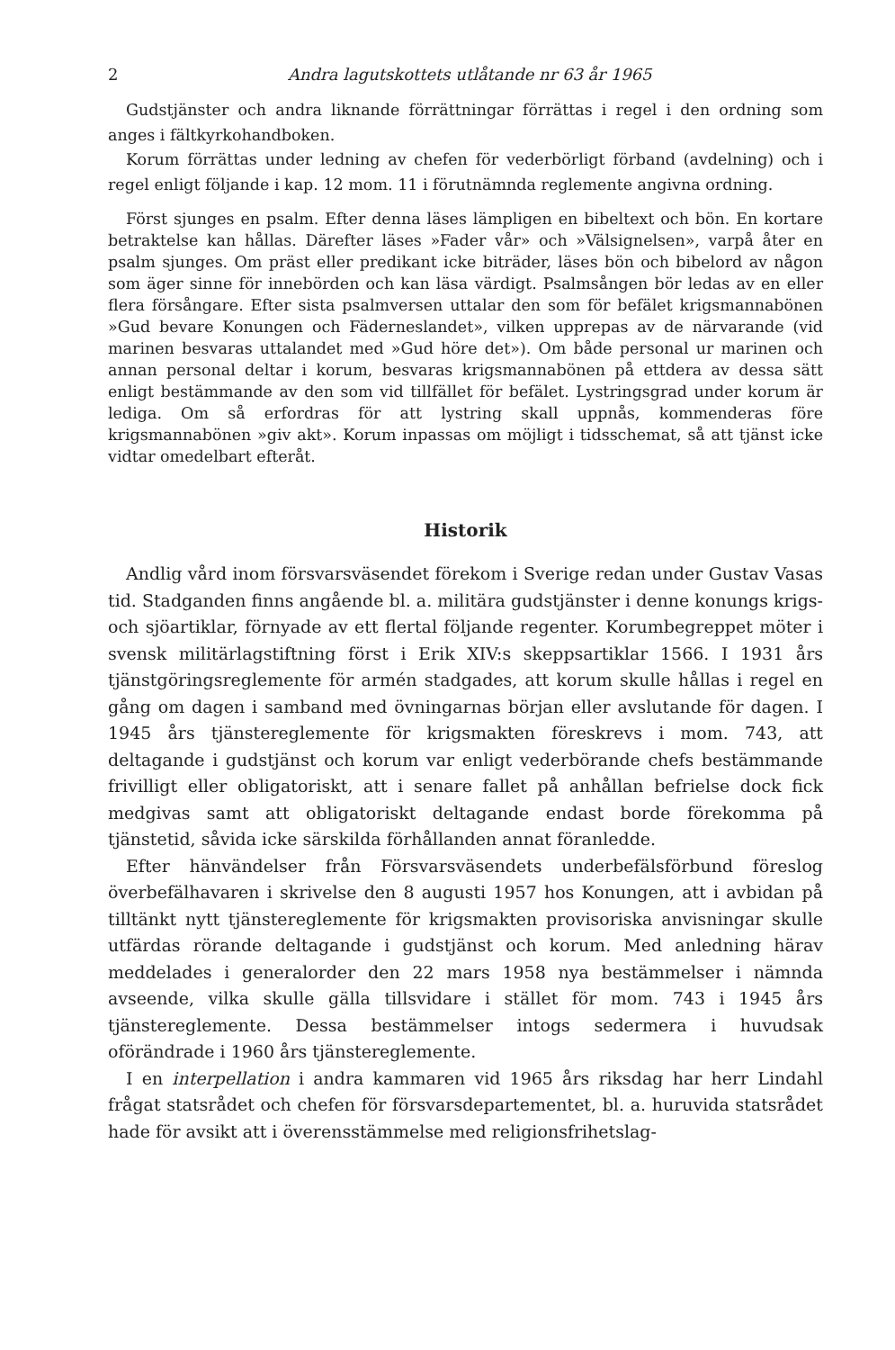2 Andra lagutskottets utlåtande nr 63 år 1965
Gudstjänster och andra liknande förrättningar förrättas i regel i den ordning som anges i fältkyrkohandboken.
Korum förrättas under ledning av chefen för vederbörligt förband (avdelning) och i regel enligt följande i kap. 12 mom. 11 i förutnämnda reglemente angivna ordning.
Först sjunges en psalm. Efter denna läses lämpligen en bibeltext och bön. En kortare betraktelse kan hållas. Därefter läses »Fader vår» och »Välsignelsen», varpå åter en psalm sjunges. Om präst eller predikant icke biträder, läses bön och bibelord av någon som äger sinne för innebörden och kan läsa värdigt. Psalmsången bör ledas av en eller flera försångare. Efter sista psalmversen uttalar den som för befälet krigsmannabönen »Gud bevare Konungen och Fäderneslandet», vilken upprepas av de närvarande (vid marinen besvaras uttalandet med »Gud höre det»). Om både personal ur marinen och annan personal deltar i korum, besvaras krigsmannabönen på ettdera av dessa sätt enligt bestämmande av den som vid tillfället för befälet. Lystringsgrad under korum är lediga. Om så erfordras för att lystring skall uppnås, kommenderas före krigsmannabönen »giv akt». Korum inpassas om möjligt i tidsschemat, så att tjänst icke vidtar omedelbart efteråt.
Historik
Andlig vård inom försvarsväsendet förekom i Sverige redan under Gustav Vasas tid. Stadganden finns angående bl. a. militära gudstjänster i denne konungs krigs- och sjöartiklar, förnyade av ett flertal följande regenter. Korumbegreppet möter i svensk militärlagstiftning först i Erik XIV:s skeppsartiklar 1566. I 1931 års tjänstgöringsreglemente för armén stadgades, att korum skulle hållas i regel en gång om dagen i samband med övningarnas början eller avslutande för dagen. I 1945 års tjänstereglemente för krigsmakten föreskrevs i mom. 743, att deltagande i gudstjänst och korum var enligt vederbörande chefs bestämmande frivilligt eller obligatoriskt, att i senare fallet på anhållan befrielse dock fick medgivas samt att obligatoriskt deltagande endast borde förekomma på tjänstetid, såvida icke särskilda förhållanden annat föranledde.
Efter hänvändelser från Försvarsväsendets underbefälsförbund föreslog överbefälhavaren i skrivelse den 8 augusti 1957 hos Konungen, att i avbidan på tilltänkt nytt tjänstereglemente för krigsmakten provisoriska anvisningar skulle utfärdas rörande deltagande i gudstjänst och korum. Med anledning härav meddelades i generalorder den 22 mars 1958 nya bestämmelser i nämnda avseende, vilka skulle gälla tillsvidare i stället för mom. 743 i 1945 års tjänstereglemente. Dessa bestämmelser intogs sedermera i huvudsak oförändrade i 1960 års tjänstereglemente.
I en interpellation i andra kammaren vid 1965 års riksdag har herr Lindahl frågat statsrådet och chefen för försvarsdepartementet, bl. a. huruvida statsrådet hade för avsikt att i överensstämmelse med religionsfrihetslag-